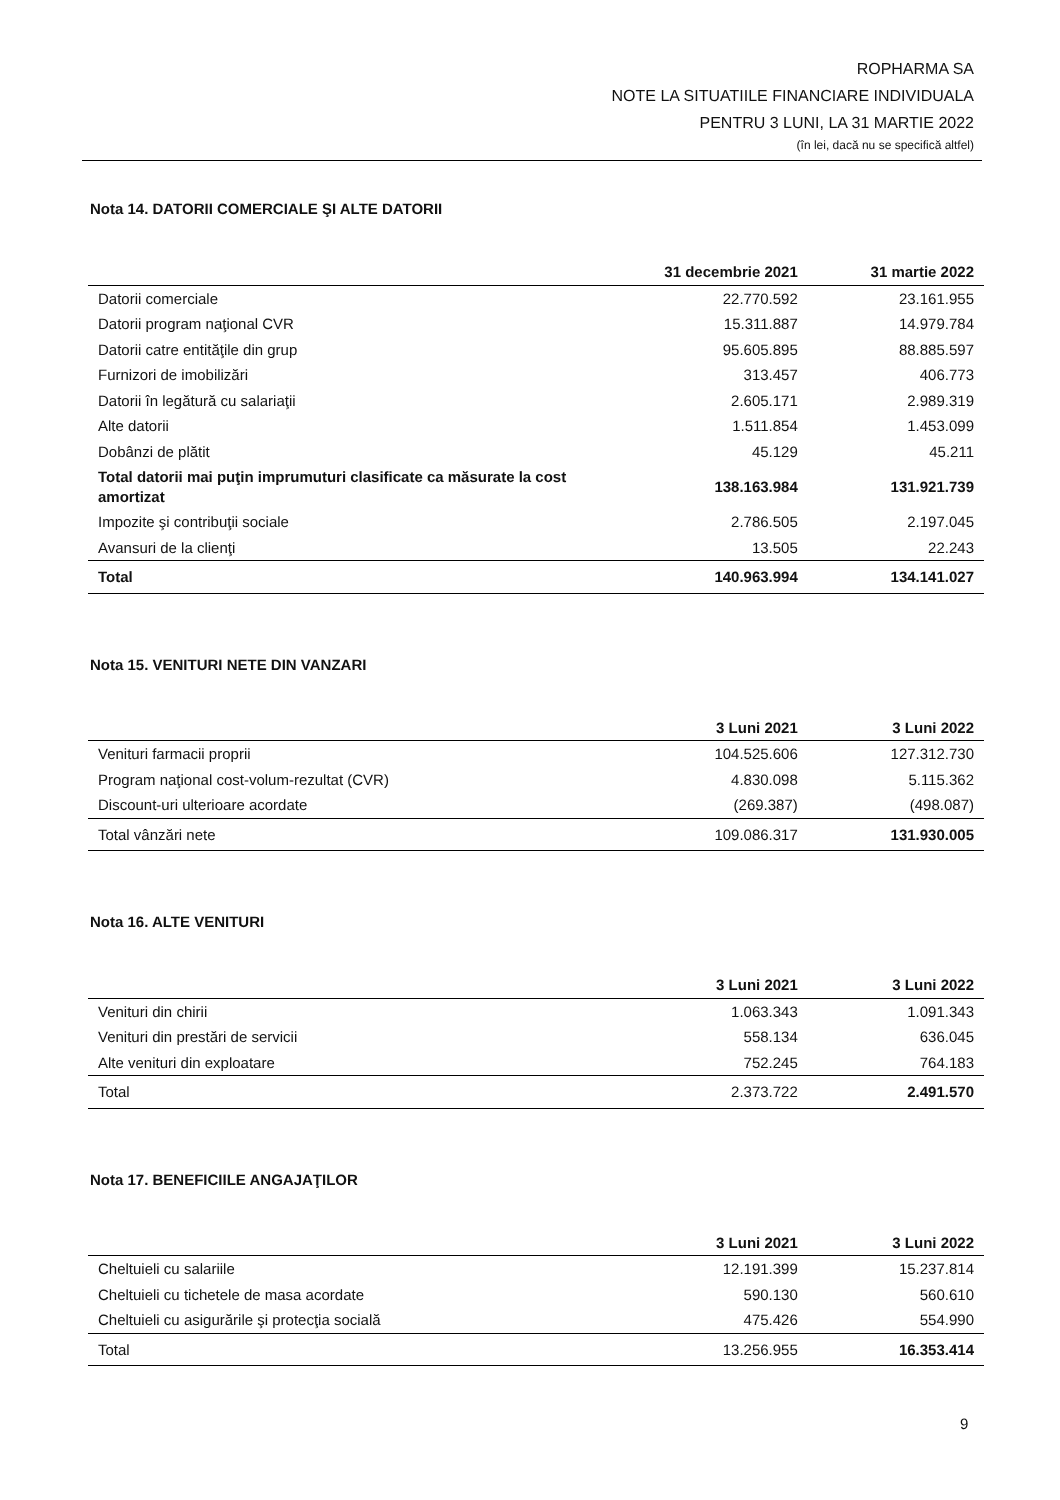ROPHARMA SA
NOTE LA SITUATIILE FINANCIARE INDIVIDUALA
PENTRU 3 LUNI, LA 31 MARTIE 2022
(în lei, dacă nu se specifică altfel)
Nota 14. DATORII COMERCIALE ŞI ALTE DATORII
| | 31 decembrie 2021 | 31 martie 2022 |
| --- | --- | --- |
| Datorii comerciale | 22.770.592 | 23.161.955 |
| Datorii program naţional CVR | 15.311.887 | 14.979.784 |
| Datorii catre entităţile din grup | 95.605.895 | 88.885.597 |
| Furnizori de imobilizări | 313.457 | 406.773 |
| Datorii în legătură cu salariaţii | 2.605.171 | 2.989.319 |
| Alte datorii | 1.511.854 | 1.453.099 |
| Dobânzi de plătit | 45.129 | 45.211 |
| Total datorii mai puţin imprumuturi clasificate ca măsurate la cost amortizat | 138.163.984 | 131.921.739 |
| Impozite şi contribuţii sociale | 2.786.505 | 2.197.045 |
| Avansuri de la clienţi | 13.505 | 22.243 |
| Total | 140.963.994 | 134.141.027 |
Nota 15. VENITURI NETE DIN VANZARI
| | 3 Luni 2021 | 3 Luni 2022 |
| --- | --- | --- |
| Venituri farmacii proprii | 104.525.606 | 127.312.730 |
| Program naţional cost-volum-rezultat (CVR) | 4.830.098 | 5.115.362 |
| Discount-uri ulterioare acordate | (269.387) | (498.087) |
| Total vânzări nete | 109.086.317 | 131.930.005 |
Nota 16. ALTE VENITURI
| | 3 Luni 2021 | 3 Luni 2022 |
| --- | --- | --- |
| Venituri din chirii | 1.063.343 | 1.091.343 |
| Venituri din prestări de servicii | 558.134 | 636.045 |
| Alte venituri din exploatare | 752.245 | 764.183 |
| Total | 2.373.722 | 2.491.570 |
Nota 17. BENEFICIILE ANGAJAŢILOR
| | 3 Luni 2021 | 3 Luni 2022 |
| --- | --- | --- |
| Cheltuieli cu salariile | 12.191.399 | 15.237.814 |
| Cheltuieli cu tichetele de masa acordate | 590.130 | 560.610 |
| Cheltuieli cu asigurările şi protecţia socială | 475.426 | 554.990 |
| Total | 13.256.955 | 16.353.414 |
9